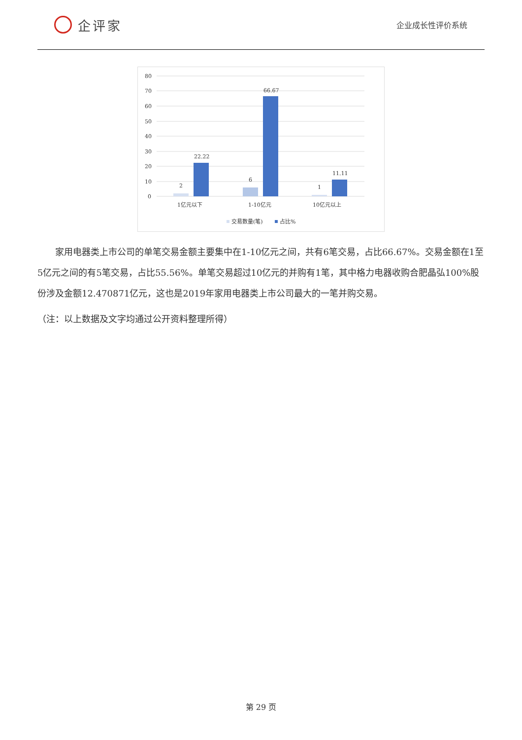企评家
企业成长性评价系统
80
70
60
50
40
30
20
10
0
2
22.22
6
66.67
1
11.11
1亿元以下
1-10亿元
10亿元以上
交易数量(笔)
占比%
家用电器类上市公司的单笔交易金额主要集中在1-10亿元之间，共有6笔交易，占比66.67%。交易金额在1至5亿元之间的有5笔交易，占比55.56%。单笔交易超过10亿元的并购有1笔，其中格力电器收购合肥晶弘100%股份涉及金额12.470871亿元，这也是2019年家用电器类上市公司最大的一笔并购交易。
（注：以上数据及文字均通过公开资料整理所得）
第 29 页